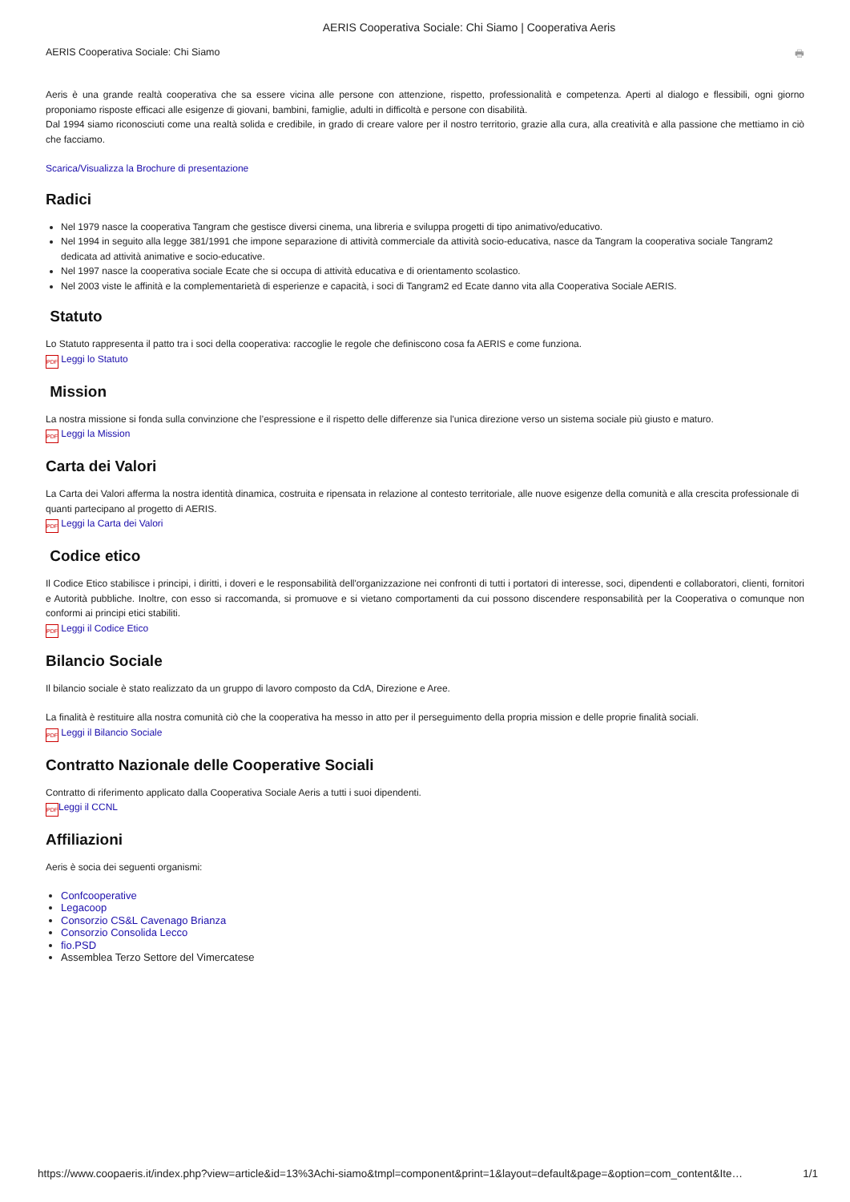AERIS Cooperativa Sociale: Chi Siamo | Cooperativa Aeris
AERIS Cooperativa Sociale: Chi Siamo 🖶
Aeris è una grande realtà cooperativa che sa essere vicina alle persone con attenzione, rispetto, professionalità e competenza. Aperti al dialogo e flessibili, ogni giorno proponiamo risposte efficaci alle esigenze di giovani, bambini, famiglie, adulti in difficoltà e persone con disabilità.
Dal 1994 siamo riconosciuti come una realtà solida e credibile, in grado di creare valore per il nostro territorio, grazie alla cura, alla creatività e alla passione che mettiamo in ciò che facciamo.
Scarica/Visualizza la Brochure di presentazione
Radici
Nel 1979 nasce la cooperativa Tangram che gestisce diversi cinema, una libreria e sviluppa progetti di tipo animativo/educativo.
Nel 1994 in seguito alla legge 381/1991 che impone separazione di attività commerciale da attività socio-educativa, nasce da Tangram la cooperativa sociale Tangram2 dedicata ad attività animative e socio-educative.
Nel 1997 nasce la cooperativa sociale Ecate che si occupa di attività educativa e di orientamento scolastico.
Nel 2003 viste le affinità e la complementarietà di esperienze e capacità, i soci di Tangram2 ed Ecate danno vita alla Cooperativa Sociale AERIS.
Statuto
Lo Statuto rappresenta il patto tra i soci della cooperativa: raccoglie le regole che definiscono cosa fa AERIS e come funziona.
PDF Leggi lo Statuto
Mission
La nostra missione si fonda sulla convinzione che l’espressione e il rispetto delle differenze sia l'unica direzione verso un sistema sociale più giusto e maturo.
PDF Leggi la Mission
Carta dei Valori
La Carta dei Valori afferma la nostra identità dinamica, costruita e ripensata in relazione al contesto territoriale, alle nuove esigenze della comunità e alla crescita professionale di quanti partecipano al progetto di AERIS.
PDF Leggi la Carta dei Valori
Codice etico
Il Codice Etico stabilisce i principi, i diritti, i doveri e le responsabilità dell'organizzazione nei confronti di tutti i portatori di interesse, soci, dipendenti e collaboratori, clienti, fornitori e Autorità pubbliche. Inoltre, con esso si raccomanda, si promuove e si vietano comportamenti da cui possono discendere responsabilità per la Cooperativa o comunque non conformi ai principi etici stabiliti.
PDF Leggi il Codice Etico
Bilancio Sociale
Il bilancio sociale è stato realizzato da un gruppo di lavoro composto da CdA, Direzione e Aree.
La finalità è restituire alla nostra comunità ciò che la cooperativa ha messo in atto per il perseguimento della propria mission e delle proprie finalità sociali.
PDF Leggi il Bilancio Sociale
Contratto Nazionale delle Cooperative Sociali
Contratto di riferimento applicato dalla Cooperativa Sociale Aeris a tutti i suoi dipendenti.
PDF Leggi il CCNL
Affiliazioni
Aeris è socia dei seguenti organismi:
Confcooperative
Legacoop
Consorzio CS&L Cavenago Brianza
Consorzio Consolida Lecco
fio.PSD
Assemblea Terzo Settore del Vimercatese
https://www.coopaeris.it/index.php?view=article&id=13%3Achi-siamo&tmpl=component&print=1&layout=default&page=&option=com_content&Ite… 1/1